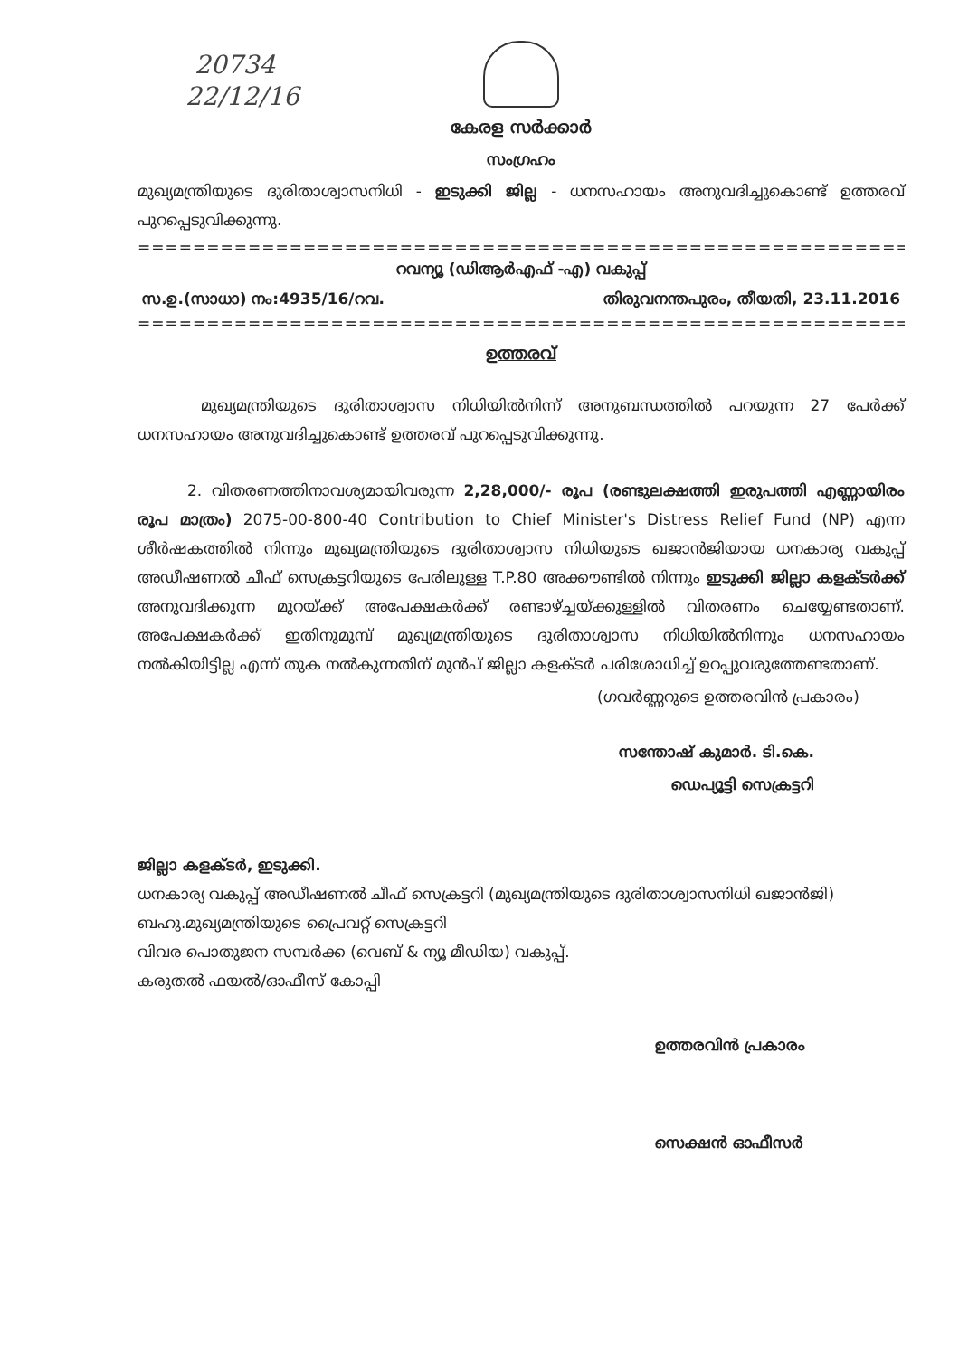20734
22/12/16
കേരള സർക്കാർ
സംഗ്രഹം
മുഖ്യമന്ത്രിയുടെ ദുരിതാശ്വാസനിധി - ഇടുക്കി ജില്ല - ധനസഹായം അനുവദിച്ചുകൊണ്ട് ഉത്തരവ് പുറപ്പെടുവിക്കുന്നു.
=====================================================================================
റവന്യൂ (ഡിആർഎഫ് -എ) വകുപ്പ്
സ.ഉ.(സാധാ) നം:4935/16/റവ. തിരുവനന്തപുരം, തീയതി, 23.11.2016
=====================================================================================
ഉത്തരവ്
മുഖ്യമന്ത്രിയുടെ ദുരിതാശ്വാസ നിധിയിൽനിന്ന് അനുബന്ധത്തിൽ പറയുന്ന 27 പേർക്ക് ധനസഹായം അനുവദിച്ചുകൊണ്ട് ഉത്തരവ് പുറപ്പെടുവിക്കുന്നു.
2. വിതരണത്തിനാവശ്യമായിവരുന്ന 2,28,000/- രൂപ (രണ്ടുലക്ഷത്തി ഇരുപത്തി എണ്ണായിരം രൂപ മാത്രം) 2075-00-800-40 Contribution to Chief Minister's Distress Relief Fund (NP) എന്ന ശീർഷകത്തിൽ നിന്നും മുഖ്യമന്ത്രിയുടെ ദുരിതാശ്വാസ നിധിയുടെ ഖജാൻജിയായ ധനകാര്യ വകുപ്പ് അഡീഷണൽ ചീഫ് സെക്രട്ടറിയുടെ പേരിലുള്ള T.P.80 അക്കൗണ്ടിൽ നിന്നും ഇടുക്കി ജില്ലാ കളക്ടർക്ക് അനുവദിക്കുന്ന മുറയ്ക്ക് അപേക്ഷകർക്ക് രണ്ടാഴ്ച്ചയ്ക്കുള്ളിൽ വിതരണം ചെയ്യേണ്ടതാണ്. അപേക്ഷകർക്ക് ഇതിനുമുമ്പ് മുഖ്യമന്ത്രിയുടെ ദുരിതാശ്വാസ നിധിയിൽനിന്നും ധനസഹായം നൽകിയിട്ടില്ല എന്ന് തുക നൽകുന്നതിന് മുൻപ് ജില്ലാ കളക്ടർ പരിശോധിച്ച് ഉറപ്പുവരുത്തേണ്ടതാണ്.
(ഗവർണ്ണറുടെ ഉത്തരവിൻ പ്രകാരം)
സന്തോഷ് കുമാർ. ടി.കെ.
ഡെപ്യൂട്ടി സെക്രട്ടറി
ജില്ലാ കളക്ടർ, ഇടുക്കി.
ധനകാര്യ വകുപ്പ് അഡീഷണൽ ചീഫ് സെക്രട്ടറി (മുഖ്യമന്ത്രിയുടെ ദുരിതാശ്വാസനിധി ഖജാൻജി)
ബഹു.മുഖ്യമന്ത്രിയുടെ പ്രൈവറ്റ് സെക്രട്ടറി
വിവര പൊതുജന സമ്പർക്ക (വെബ് & ന്യൂ മീഡിയ) വകുപ്പ്.
കരുതൽ ഫയൽ/ഓഫീസ് കോപ്പി
ഉത്തരവിൻ പ്രകാരം
സെക്ഷൻ ഓഫീസർ